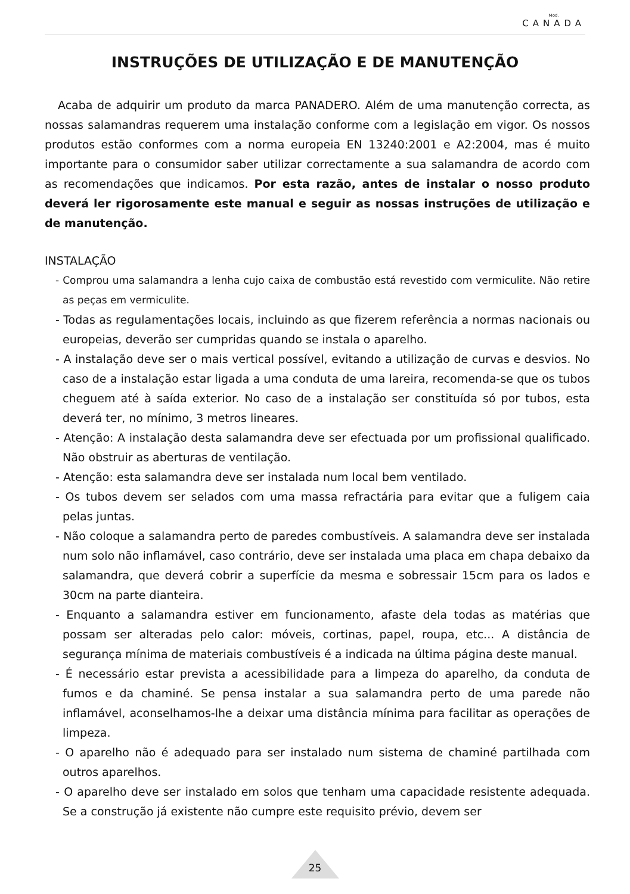Mod.
CANADA
INSTRUÇÕES DE UTILIZAÇÃO E DE MANUTENÇÃO
Acaba de adquirir um produto da marca PANADERO. Além de uma manutenção correcta, as nossas salamandras requerem uma instalação conforme com a legislação em vigor. Os nossos produtos estão conformes com a norma europeia EN 13240:2001 e A2:2004, mas é muito importante para o consumidor saber utilizar correctamente a sua salamandra de acordo com as recomendações que indicamos. Por esta razão, antes de instalar o nosso produto deverá ler rigorosamente este manual e seguir as nossas instruções de utilização e de manutenção.
INSTALAÇÃO
- Comprou uma salamandra a lenha cujo caixa de combustão está revestido com vermiculite. Não retire as peças em vermiculite.
- Todas as regulamentações locais, incluindo as que fizerem referência a normas nacionais ou europeias, deverão ser cumpridas quando se instala o aparelho.
- A instalação deve ser o mais vertical possível, evitando a utilização de curvas e desvios. No caso de a instalação estar ligada a uma conduta de uma lareira, recomenda-se que os tubos cheguem até à saída exterior. No caso de a instalação ser constituída só por tubos, esta deverá ter, no mínimo, 3 metros lineares.
- Atenção: A instalação desta salamandra deve ser efectuada por um profissional qualificado. Não obstruir as aberturas de ventilação.
- Atenção: esta salamandra deve ser instalada num local bem ventilado.
- Os tubos devem ser selados com uma massa refractária para evitar que a fuligem caia pelas juntas.
- Não coloque a salamandra perto de paredes combustíveis. A salamandra deve ser instalada num solo não inflamável, caso contrário, deve ser instalada uma placa em chapa debaixo da salamandra, que deverá cobrir a superfície da mesma e sobressair 15cm para os lados e 30cm na parte dianteira.
- Enquanto a salamandra estiver em funcionamento, afaste dela todas as matérias que possam ser alteradas pelo calor: móveis, cortinas, papel, roupa, etc... A distância de segurança mínima de materiais combustíveis é a indicada na última página deste manual.
- É necessário estar prevista a acessibilidade para a limpeza do aparelho, da conduta de fumos e da chaminé. Se pensa instalar a sua salamandra perto de uma parede não inflamável, aconselhamos-lhe a deixar uma distância mínima para facilitar as operações de limpeza.
- O aparelho não é adequado para ser instalado num sistema de chaminé partilhada com outros aparelhos.
- O aparelho deve ser instalado em solos que tenham uma capacidade resistente adequada. Se a construção já existente não cumpre este requisito prévio, devem ser
25